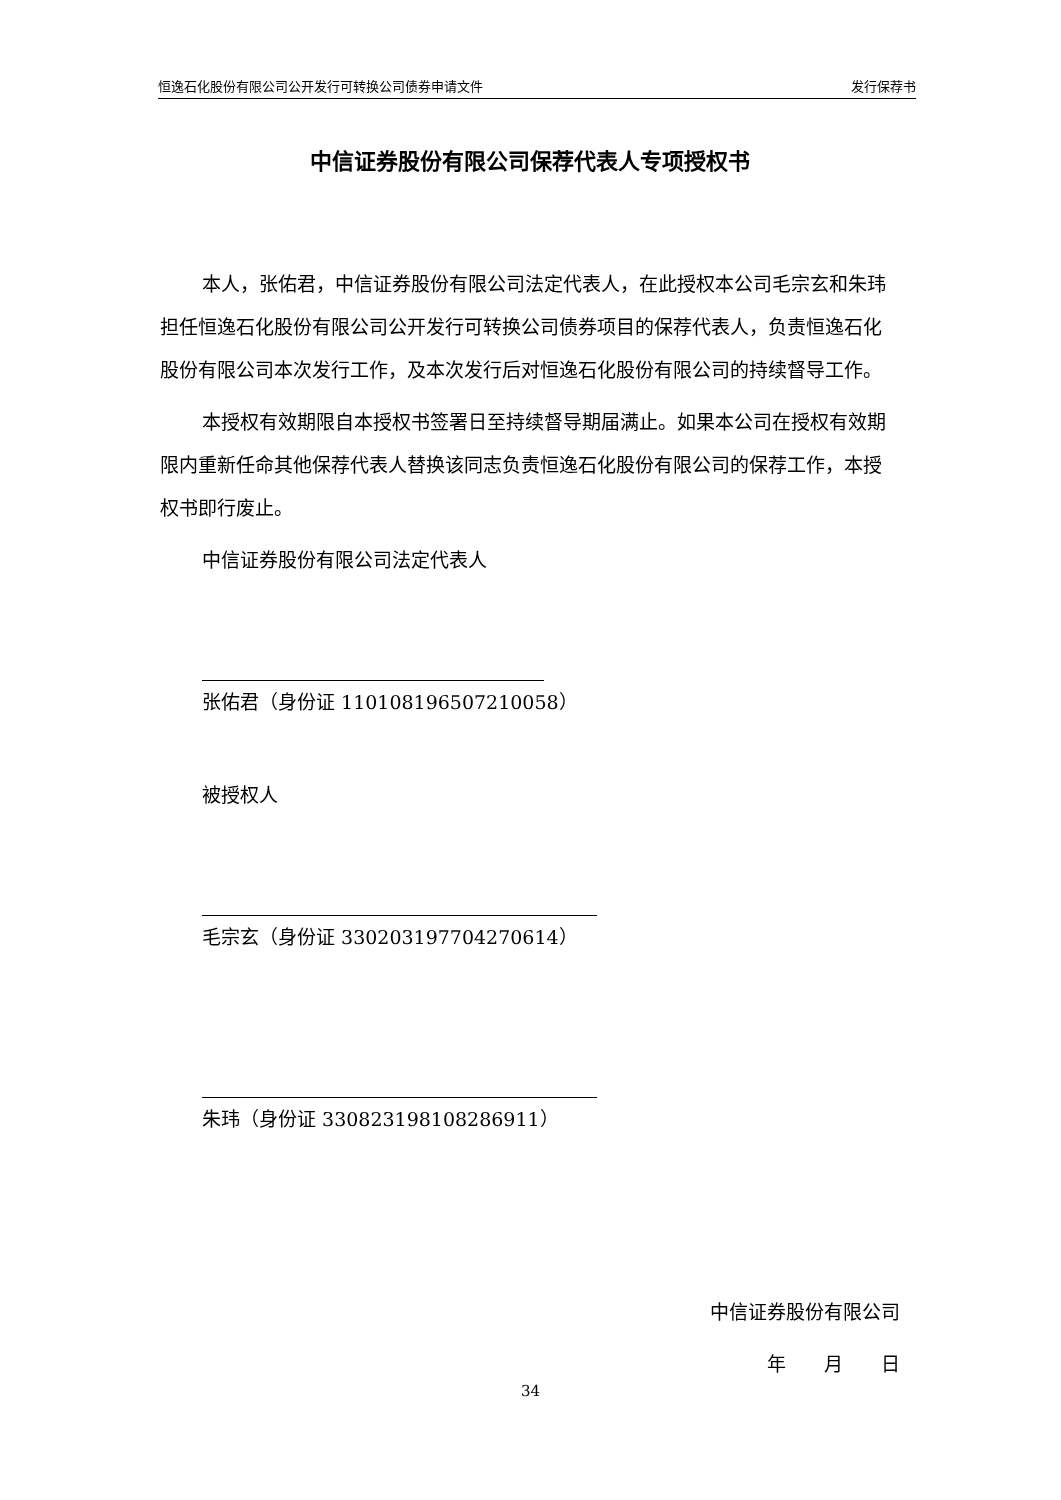恒逸石化股份有限公司公开发行可转换公司债券申请文件 发行保荐书
中信证券股份有限公司保荐代表人专项授权书
本人，张佑君，中信证券股份有限公司法定代表人，在此授权本公司毛宗玄和朱玮担任恒逸石化股份有限公司公开发行可转换公司债券项目的保荐代表人，负责恒逸石化股份有限公司本次发行工作，及本次发行后对恒逸石化股份有限公司的持续督导工作。
本授权有效期限自本授权书签署日至持续督导期届满止。如果本公司在授权有效期限内重新任命其他保荐代表人替换该同志负责恒逸石化股份有限公司的保荐工作，本授权书即行废止。
中信证券股份有限公司法定代表人
张佑君（身份证 110108196507210058）
被授权人
毛宗玄（身份证 330203197704270614）
朱玮（身份证 330823198108286911）
中信证券股份有限公司
年　　月　　日
34